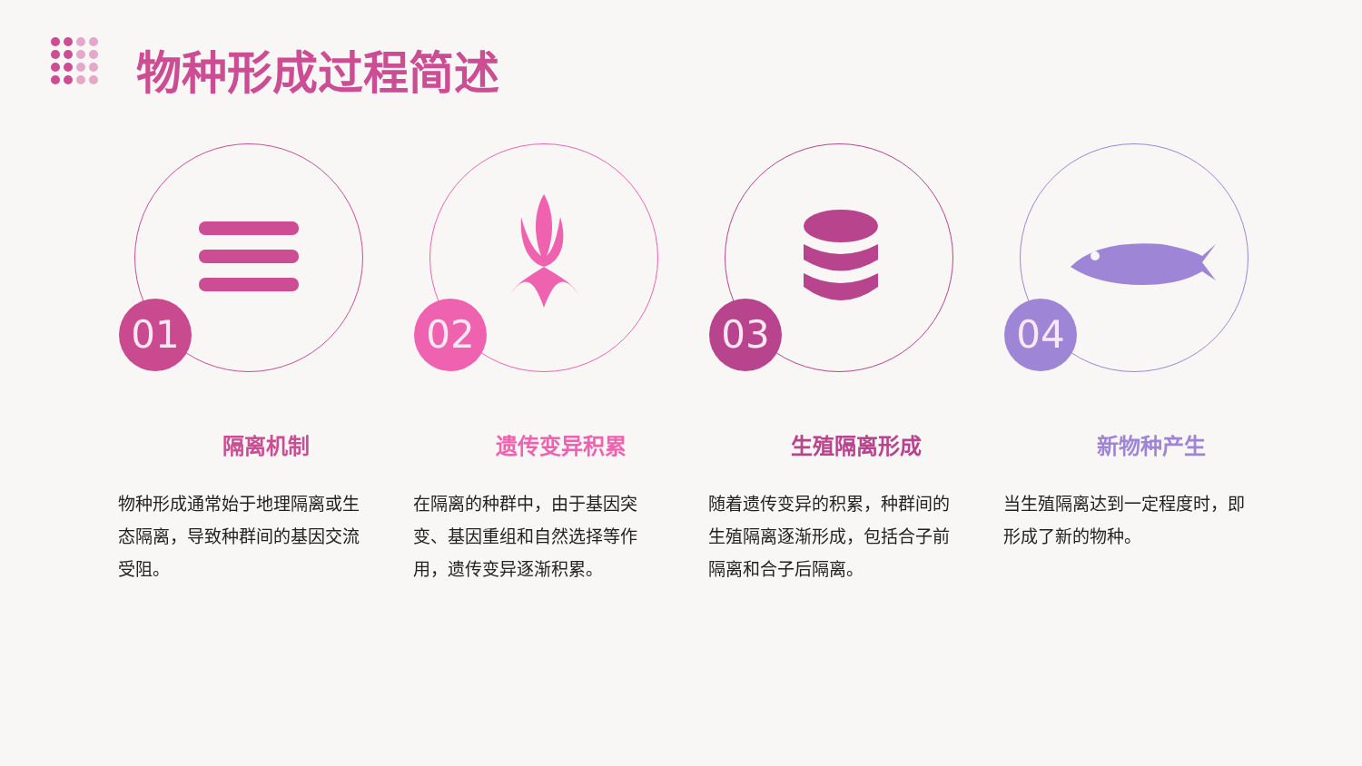物种形成过程简述
01
隔离机制
物种形成通常始于地理隔离或生态隔离，导致种群间的基因交流受阻。
02
遗传变异积累
在隔离的种群中，由于基因突变、基因重组和自然选择等作用，遗传变异逐渐积累。
03
生殖隔离形成
随着遗传变异的积累，种群间的生殖隔离逐渐形成，包括合子前隔离和合子后隔离。
04
新物种产生
当生殖隔离达到一定程度时，即形成了新的物种。